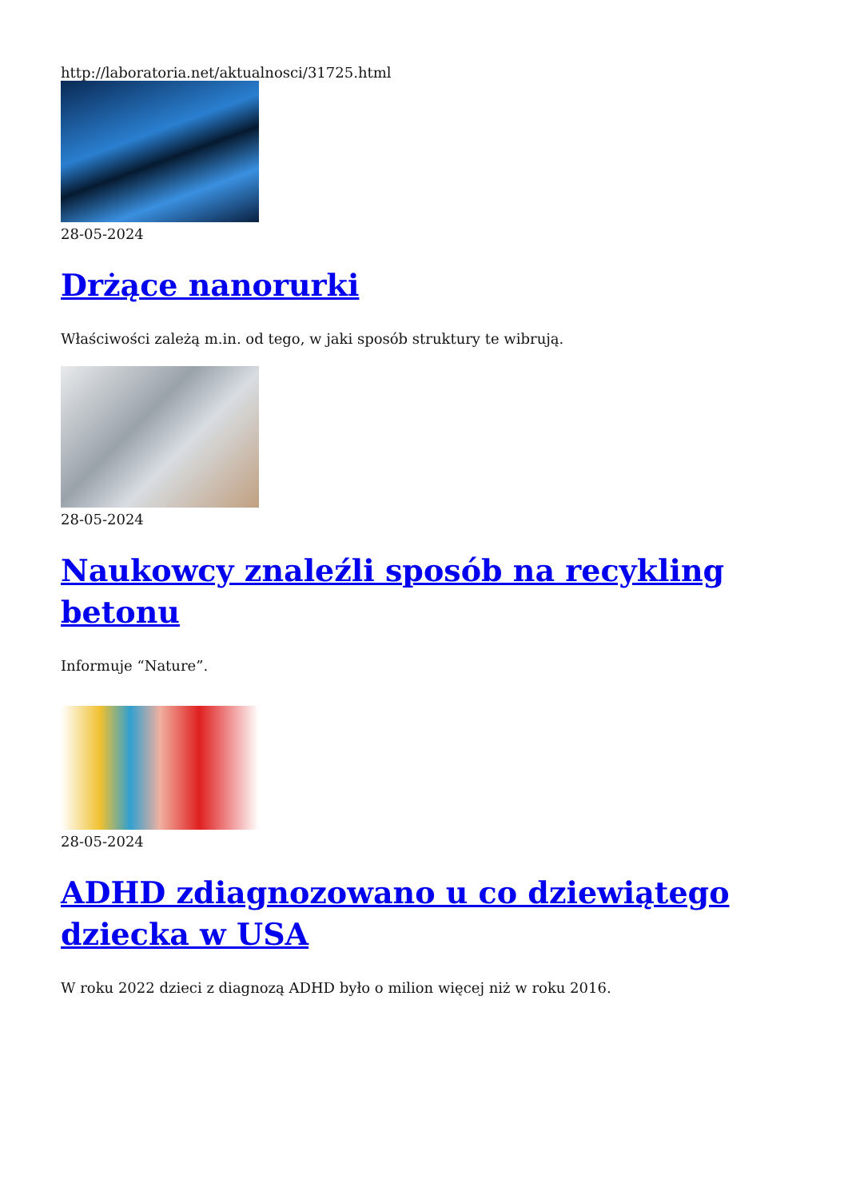http://laboratoria.net/aktualnosci/31725.html
28-05-2024
Drżące nanorurki
Właściwości zależą m.in. od tego, w jaki sposób struktury te wibrują.
28-05-2024
Naukowcy znaleźli sposób na recykling betonu
Informuje “Nature”.
28-05-2024
ADHD zdiagnozowano u co dziewiątego dziecka w USA
W roku 2022 dzieci z diagnozą ADHD było o milion więcej niż w roku 2016.